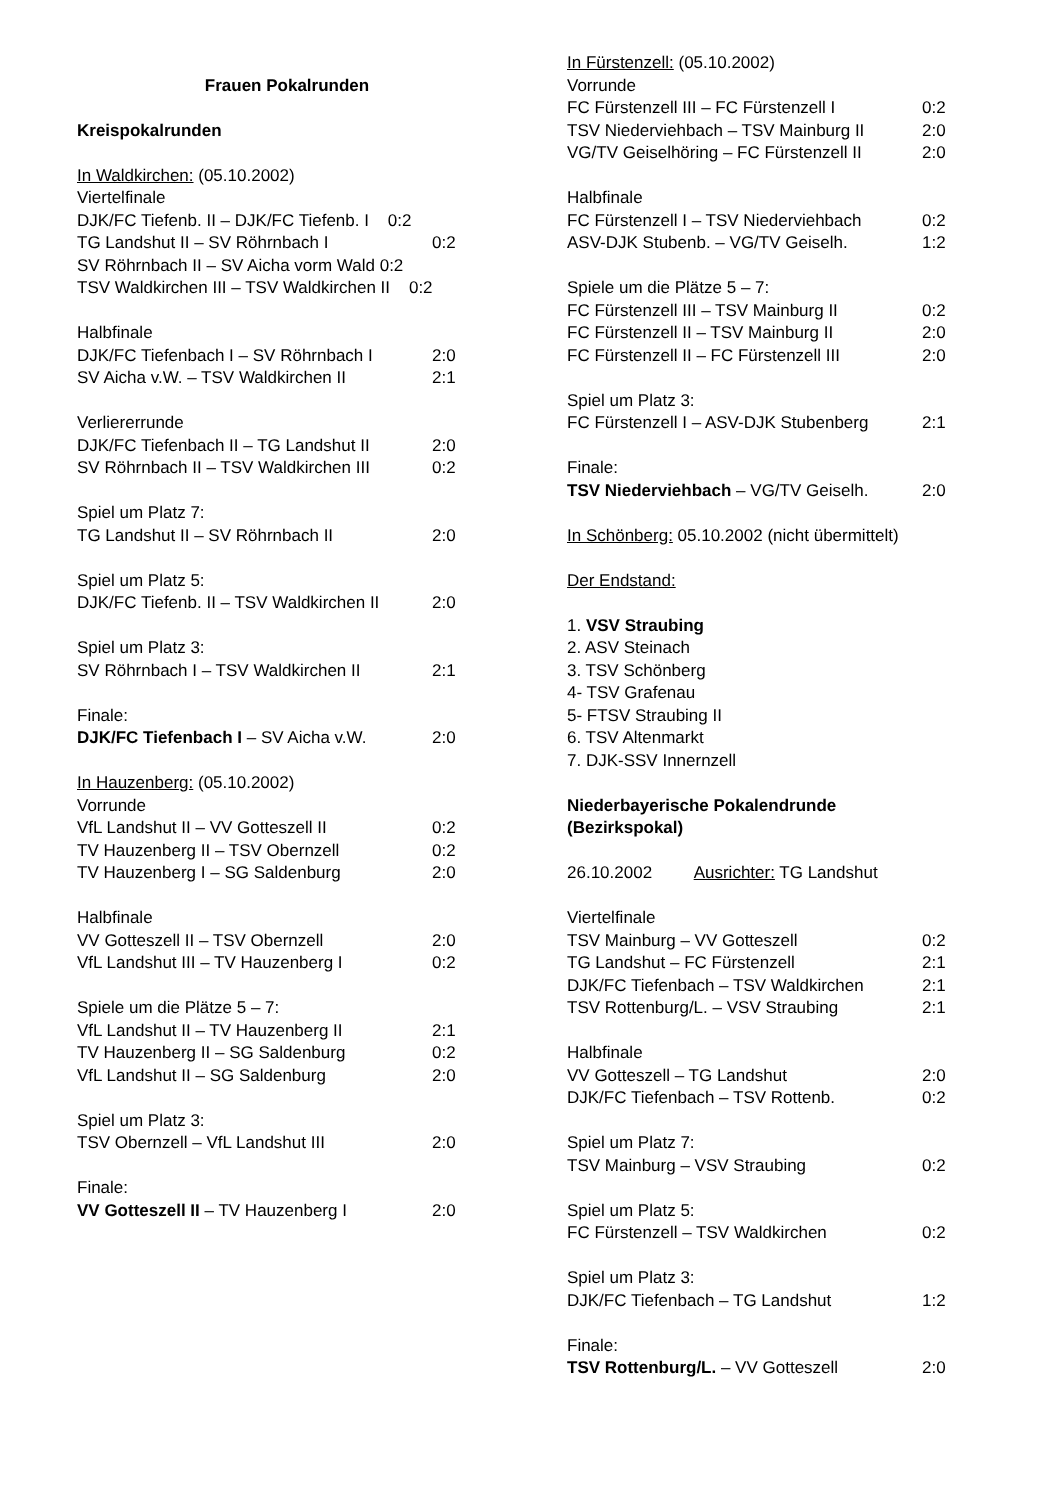Frauen Pokalrunden
Kreispokalrunden
In Waldkirchen: (05.10.2002)
Viertelfinale
DJK/FC Tiefenb. II – DJK/FC Tiefenb. I 0:2
TG Landshut II – SV Röhrnbach I 0:2
SV Röhrnbach II – SV Aicha vorm Wald 0:2
TSV Waldkirchen III – TSV Waldkirchen II 0:2
Halbfinale
DJK/FC Tiefenbach I – SV Röhrnbach I 2:0
SV Aicha v.W. – TSV Waldkirchen II 2:1
Verliererrunde
DJK/FC Tiefenbach II – TG Landshut II 2:0
SV Röhrnbach II – TSV Waldkirchen III 0:2
Spiel um Platz 7:
TG Landshut II – SV Röhrnbach II 2:0
Spiel um Platz 5:
DJK/FC Tiefenb. II – TSV Waldkirchen II 2:0
Spiel um Platz 3:
SV Röhrnbach I – TSV Waldkirchen II 2:1
Finale:
DJK/FC Tiefenbach I – SV Aicha v.W. 2:0
In Hauzenberg: (05.10.2002)
Vorrunde
VfL Landshut II – VV Gotteszell II 0:2
TV Hauzenberg II – TSV Obernzell 0:2
TV Hauzenberg I – SG Saldenburg 2:0
Halbfinale
VV Gotteszell II – TSV Obernzell 2:0
VfL Landshut III – TV Hauzenberg I 0:2
Spiele um die Plätze 5 – 7:
VfL Landshut II – TV Hauzenberg II 2:1
TV Hauzenberg II – SG Saldenburg 0:2
VfL Landshut II – SG Saldenburg 2:0
Spiel um Platz 3:
TSV Obernzell – VfL Landshut III 2:0
Finale:
VV Gotteszell II – TV Hauzenberg I 2:0
In Fürstenzell: (05.10.2002)
Vorrunde
FC Fürstenzell III – FC Fürstenzell I 0:2
TSV Niederviehbach – TSV Mainburg II 2:0
VG/TV Geiselhöring – FC Fürstenzell II 2:0
Halbfinale
FC Fürstenzell I – TSV Niederviehbach 0:2
ASV-DJK Stubenb. – VG/TV Geiselh. 1:2
Spiele um die Plätze 5 – 7:
FC Fürstenzell III – TSV Mainburg II 0:2
FC Fürstenzell II – TSV Mainburg II 2:0
FC Fürstenzell II – FC Fürstenzell III 2:0
Spiel um Platz 3:
FC Fürstenzell I – ASV-DJK Stubenberg 2:1
Finale:
TSV Niederviehbach – VG/TV Geiselh. 2:0
In Schönberg: 05.10.2002 (nicht übermittelt)
Der Endstand:
1. VSV Straubing
2. ASV Steinach
3. TSV Schönberg
4- TSV Grafenau
5- FTSV Straubing II
6. TSV Altenmarkt
7. DJK-SSV Innernzell
Niederbayerische Pokalendrunde
(Bezirkspokal)
26.10.2002 Ausrichter: TG Landshut
Viertelfinale
TSV Mainburg – VV Gotteszell 0:2
TG Landshut – FC Fürstenzell 2:1
DJK/FC Tiefenbach – TSV Waldkirchen 2:1
TSV Rottenburg/L. – VSV Straubing 2:1
Halbfinale
VV Gotteszell – TG Landshut 2:0
DJK/FC Tiefenbach – TSV Rottenb. 0:2
Spiel um Platz 7:
TSV Mainburg – VSV Straubing 0:2
Spiel um Platz 5:
FC Fürstenzell – TSV Waldkirchen 0:2
Spiel um Platz 3:
DJK/FC Tiefenbach – TG Landshut 1:2
Finale:
TSV Rottenburg/L. – VV Gotteszell 2:0